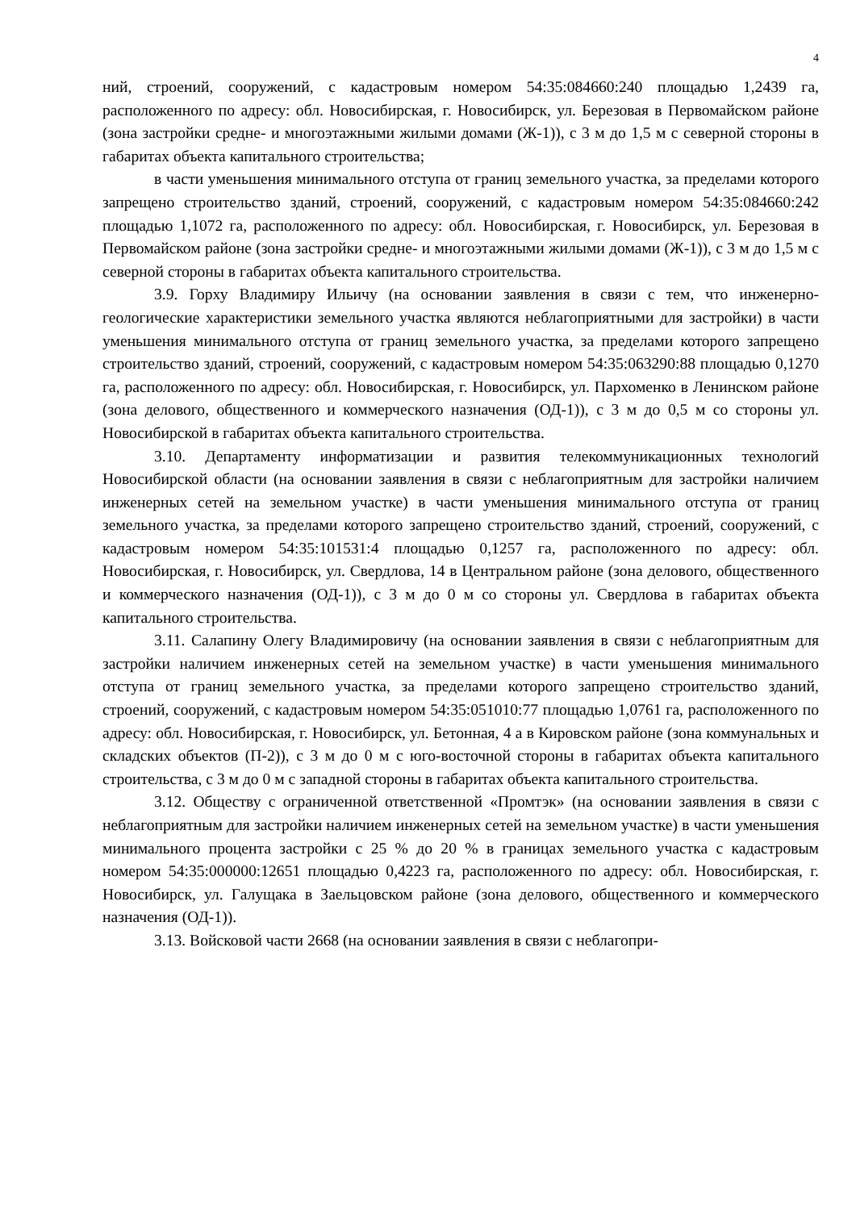4
ний, строений, сооружений, с кадастровым номером 54:35:084660:240 площадью 1,2439 га, расположенного по адресу: обл. Новосибирская, г. Новосибирск, ул. Березовая в Первомайском районе (зона застройки средне- и многоэтажными жилыми домами (Ж-1)), с 3 м до 1,5 м с северной стороны в габаритах объекта капитального строительства;
в части уменьшения минимального отступа от границ земельного участка, за пределами которого запрещено строительство зданий, строений, сооружений, с кадастровым номером 54:35:084660:242 площадью 1,1072 га, расположенного по адресу: обл. Новосибирская, г. Новосибирск, ул. Березовая в Первомайском районе (зона застройки средне- и многоэтажными жилыми домами (Ж-1)), с 3 м до 1,5 м с северной стороны в габаритах объекта капитального строительства.
3.9. Горху Владимиру Ильичу (на основании заявления в связи с тем, что инженерно-геологические характеристики земельного участка являются неблагоприятными для застройки) в части уменьшения минимального отступа от границ земельного участка, за пределами которого запрещено строительство зданий, строений, сооружений, с кадастровым номером 54:35:063290:88 площадью 0,1270 га, расположенного по адресу: обл. Новосибирская, г. Новосибирск, ул. Пархоменко в Ленинском районе (зона делового, общественного и коммерческого назначения (ОД-1)), с 3 м до 0,5 м со стороны ул. Новосибирской в габаритах объекта капитального строительства.
3.10. Департаменту информатизации и развития телекоммуникационных технологий Новосибирской области (на основании заявления в связи с неблагоприятным для застройки наличием инженерных сетей на земельном участке) в части уменьшения минимального отступа от границ земельного участка, за пределами которого запрещено строительство зданий, строений, сооружений, с кадастровым номером 54:35:101531:4 площадью 0,1257 га, расположенного по адресу: обл. Новосибирская, г. Новосибирск, ул. Свердлова, 14 в Центральном районе (зона делового, общественного и коммерческого назначения (ОД-1)), с 3 м до 0 м со стороны ул. Свердлова в габаритах объекта капитального строительства.
3.11. Салапину Олегу Владимировичу (на основании заявления в связи с неблагоприятным для застройки наличием инженерных сетей на земельном участке) в части уменьшения минимального отступа от границ земельного участка, за пределами которого запрещено строительство зданий, строений, сооружений, с кадастровым номером 54:35:051010:77 площадью 1,0761 га, расположенного по адресу: обл. Новосибирская, г. Новосибирск, ул. Бетонная, 4 а в Кировском районе (зона коммунальных и складских объектов (П-2)), с 3 м до 0 м с юго-восточной стороны в габаритах объекта капитального строительства, с 3 м до 0 м с западной стороны в габаритах объекта капитального строительства.
3.12. Обществу с ограниченной ответственной «Промтэк» (на основании заявления в связи с неблагоприятным для застройки наличием инженерных сетей на земельном участке) в части уменьшения минимального процента застройки с 25 % до 20 % в границах земельного участка с кадастровым номером 54:35:000000:12651 площадью 0,4223 га, расположенного по адресу: обл. Новосибирская, г. Новосибирск, ул. Галущака в Заельцовском районе (зона делового, общественного и коммерческого назначения (ОД-1)).
3.13. Войсковой части 2668 (на основании заявления в связи с неблагопри-